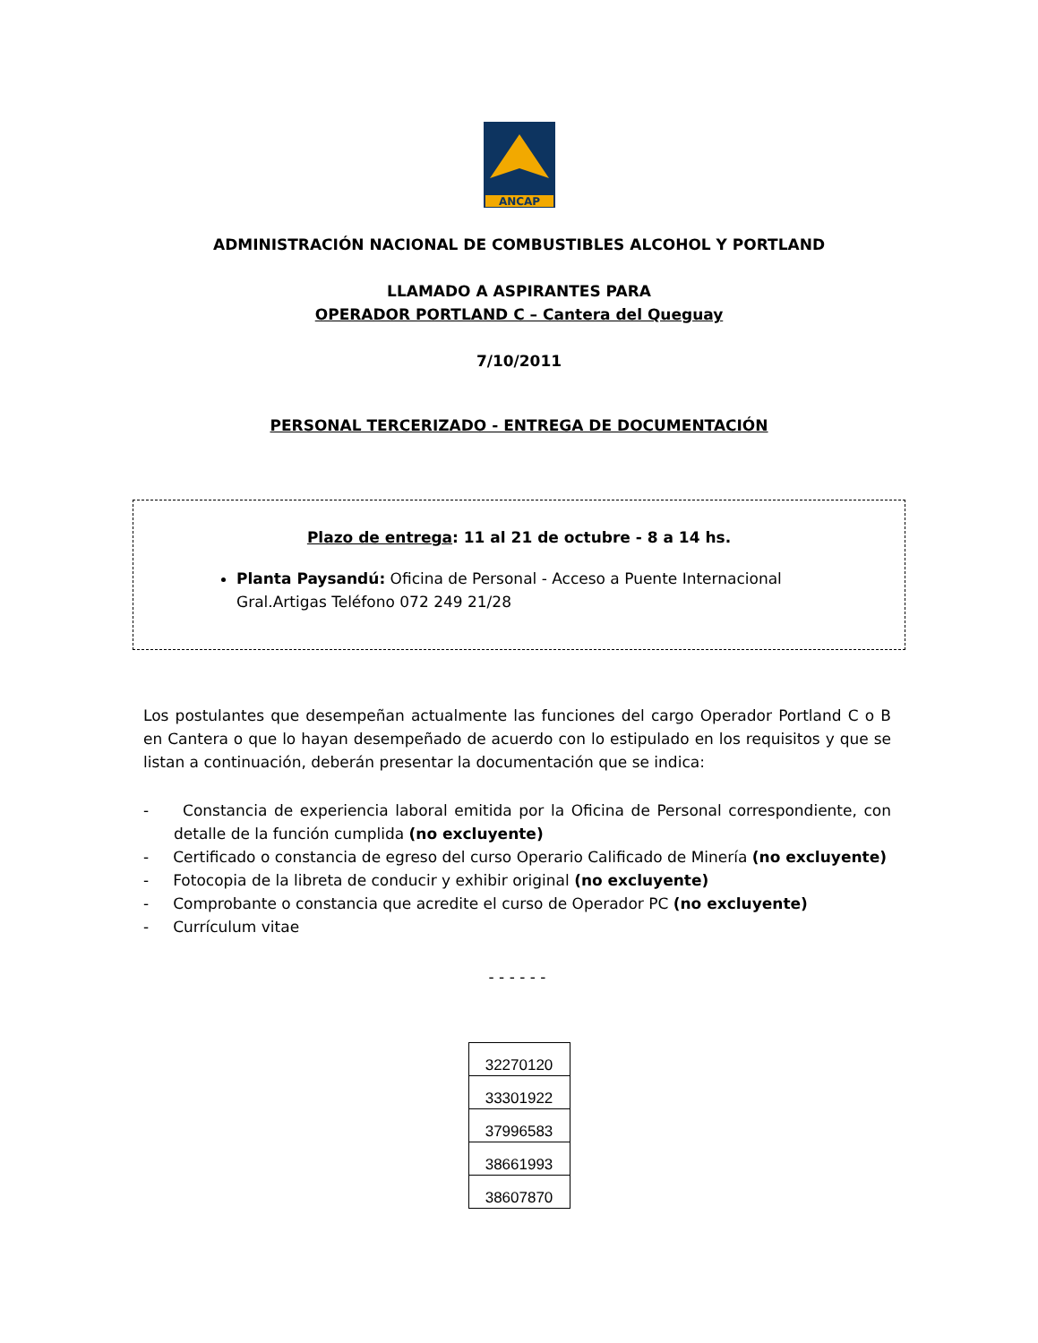ANCAP
ADMINISTRACIÓN NACIONAL DE COMBUSTIBLES ALCOHOL Y PORTLAND
LLAMADO A ASPIRANTES PARA
OPERADOR PORTLAND C – Cantera del Queguay
7/10/2011
PERSONAL TERCERIZADO - ENTREGA DE DOCUMENTACIÓN
Plazo de entrega: 11 al 21 de octubre - 8 a 14 hs.
Planta Paysandú: Oficina de Personal - Acceso a Puente Internacional Gral.Artigas Teléfono 072 249 21/28
Los postulantes que desempeñan actualmente las funciones del cargo Operador Portland C o B en Cantera o que lo hayan desempeñado de acuerdo con lo estipulado en los requisitos y que se listan a continuación, deberán presentar la documentación que se indica:
- Constancia de experiencia laboral emitida por la Oficina de Personal correspondiente, con detalle de la función cumplida (no excluyente)
- Certificado o constancia de egreso del curso Operario Calificado de Minería (no excluyente)
- Fotocopia de la libreta de conducir y exhibir original (no excluyente)
- Comprobante o constancia que acredite el curso de Operador PC (no excluyente)
- Currículum vitae
- - - - - -
| 32270120 |
| 33301922 |
| 37996583 |
| 38661993 |
| 38607870 |